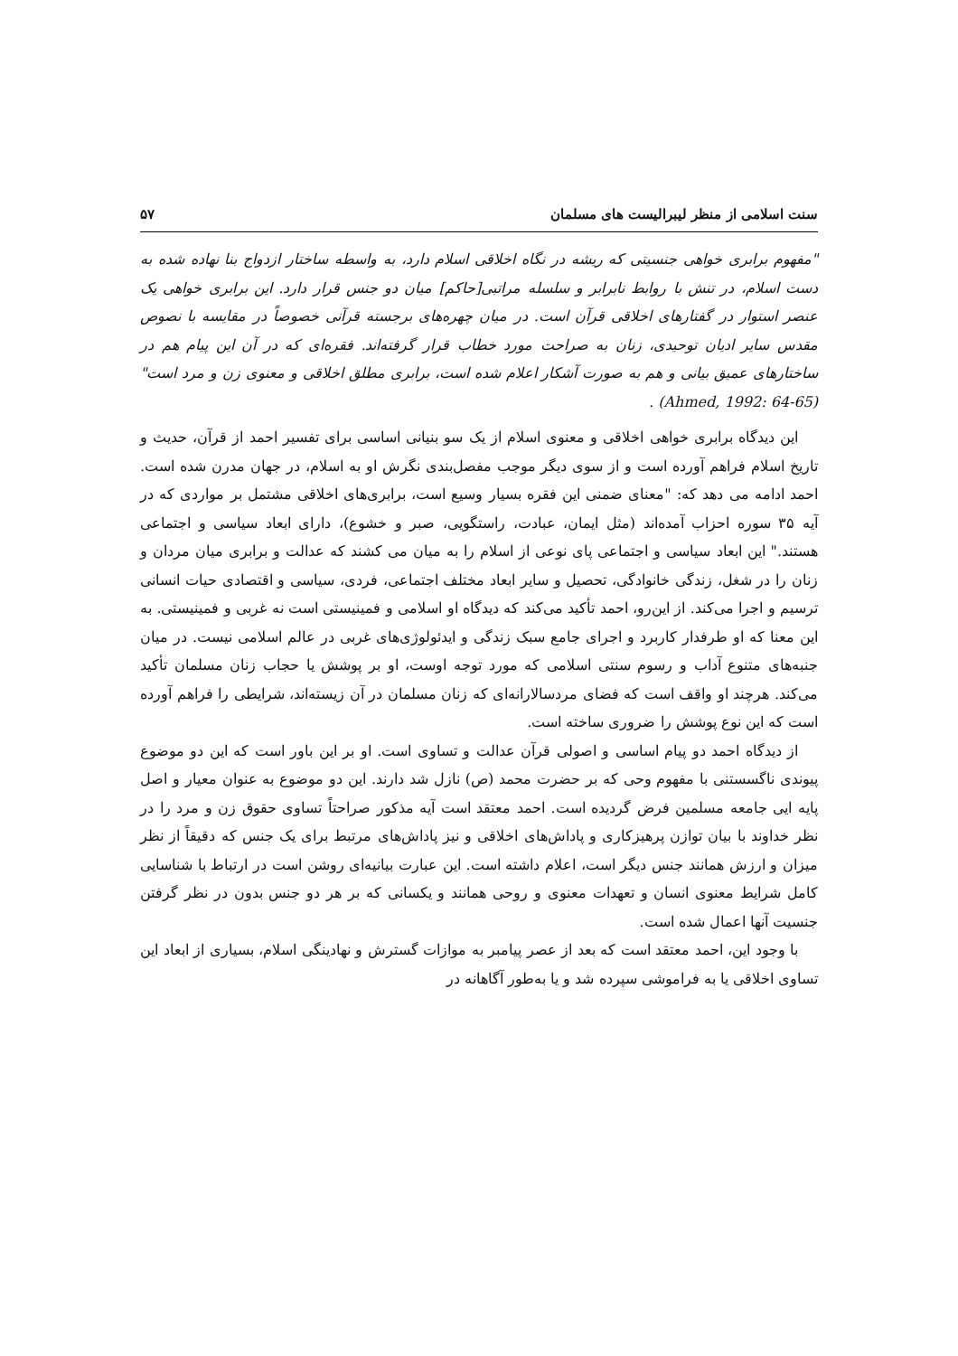سنت اسلامی از منظر لیبرالیست های مسلمان ۵۷
"مفهوم برابری خواهی جنسیتی که ریشه در نگاه اخلاقی اسلام دارد، به واسطه ساختار ازدواج بنا نهاده شده به دست اسلام، در تنش با روابط نابرابر و سلسله مراتبی[حاکم] میان دو جنس قرار دارد. این برابری خواهی یک عنصر استوار در گفتارهای اخلاقی قرآن است. در میان چهره‌های برجسته قرآنی خصوصاً در مقایسه با نصوص مقدس سایر ادیان توحیدی، زنان به صراحت مورد خطاب قرار گرفته‌اند. فقره‌ای که در آن این پیام هم در ساختارهای عمیق بیانی و هم به صورت آشکار اعلام شده است، برابری مطلق اخلاقی و معنوی زن و مرد است" (Ahmed, 1992: 64-65) .
این دیدگاه برابری خواهی اخلاقی و معنوی اسلام از یک سو بنیانی اساسی برای تفسیر احمد از قرآن، حدیث و تاریخ اسلام فراهم آورده است و از سوی دیگر موجب مفصل‌بندی نگرش او به اسلام، در جهان مدرن شده است. احمد ادامه می دهد که: "معنای ضمنی این فقره بسیار وسیع است، برابری‌های اخلاقی مشتمل بر مواردی که در آیه ۳۵ سوره احزاب آمده‌اند (مثل ایمان، عبادت، راستگویی، صبر و خشوع)، دارای ابعاد سیاسی و اجتماعی هستند." این ابعاد سیاسی و اجتماعی پای نوعی از اسلام را به میان می کشند که عدالت و برابری میان مردان و زنان را در شغل، زندگی خانوادگی، تحصیل و سایر ابعاد مختلف اجتماعی، فردی، سیاسی و اقتصادی حیات انسانی ترسیم و اجرا می‌کند. از این‌رو، احمد تأکید می‌کند که دیدگاه او اسلامی و فمینیستی است نه غربی و فمینیستی. به این معنا که او طرفدار کاربرد و اجرای جامع سبک زندگی و ایدئولوژی‌های غربی در عالم اسلامی نیست. در میان جنبه‌های متنوع آداب و رسوم سنتی اسلامی که مورد توجه اوست، او بر پوشش یا حجاب زنان مسلمان تأکید می‌کند. هرچند او واقف است که فضای مردسالارانه‌ای که زنان مسلمان در آن زیسته‌اند، شرایطی را فراهم آورده است که این نوع پوشش را ضروری ساخته است.
از دیدگاه احمد دو پیام اساسی و اصولی قرآن عدالت و تساوی است. او بر این باور است که این دو موضوع پیوندی ناگسستنی با مفهوم وحی که بر حضرت محمد (ص) نازل شد دارند. این دو موضوع به عنوان معیار و اصل پایه ایی جامعه مسلمین فرض گردیده است. احمد معتقد است آیه مذکور صراحتاً تساوی حقوق زن و مرد را در نظر خداوند با بیان توازن پرهیزکاری و پاداش‌های اخلاقی و نیز پاداش‌های مرتبط برای یک جنس که دقیقاً از نظر میزان و ارزش همانند جنس دیگر است، اعلام داشته است. این عبارت بیانیه‌ای روشن است در ارتباط با شناسایی کامل شرایط معنوی انسان و تعهدات معنوی و روحی همانند و یکسانی که بر هر دو جنس بدون در نظر گرفتن جنسیت آنها اعمال شده است.
با وجود این، احمد معتقد است که بعد از عصر پیامبر به موازات گسترش و نهادینگی اسلام، بسیاری از ابعاد این تساوی اخلاقی یا به فراموشی سپرده شد و یا به‌طور آگاهانه در